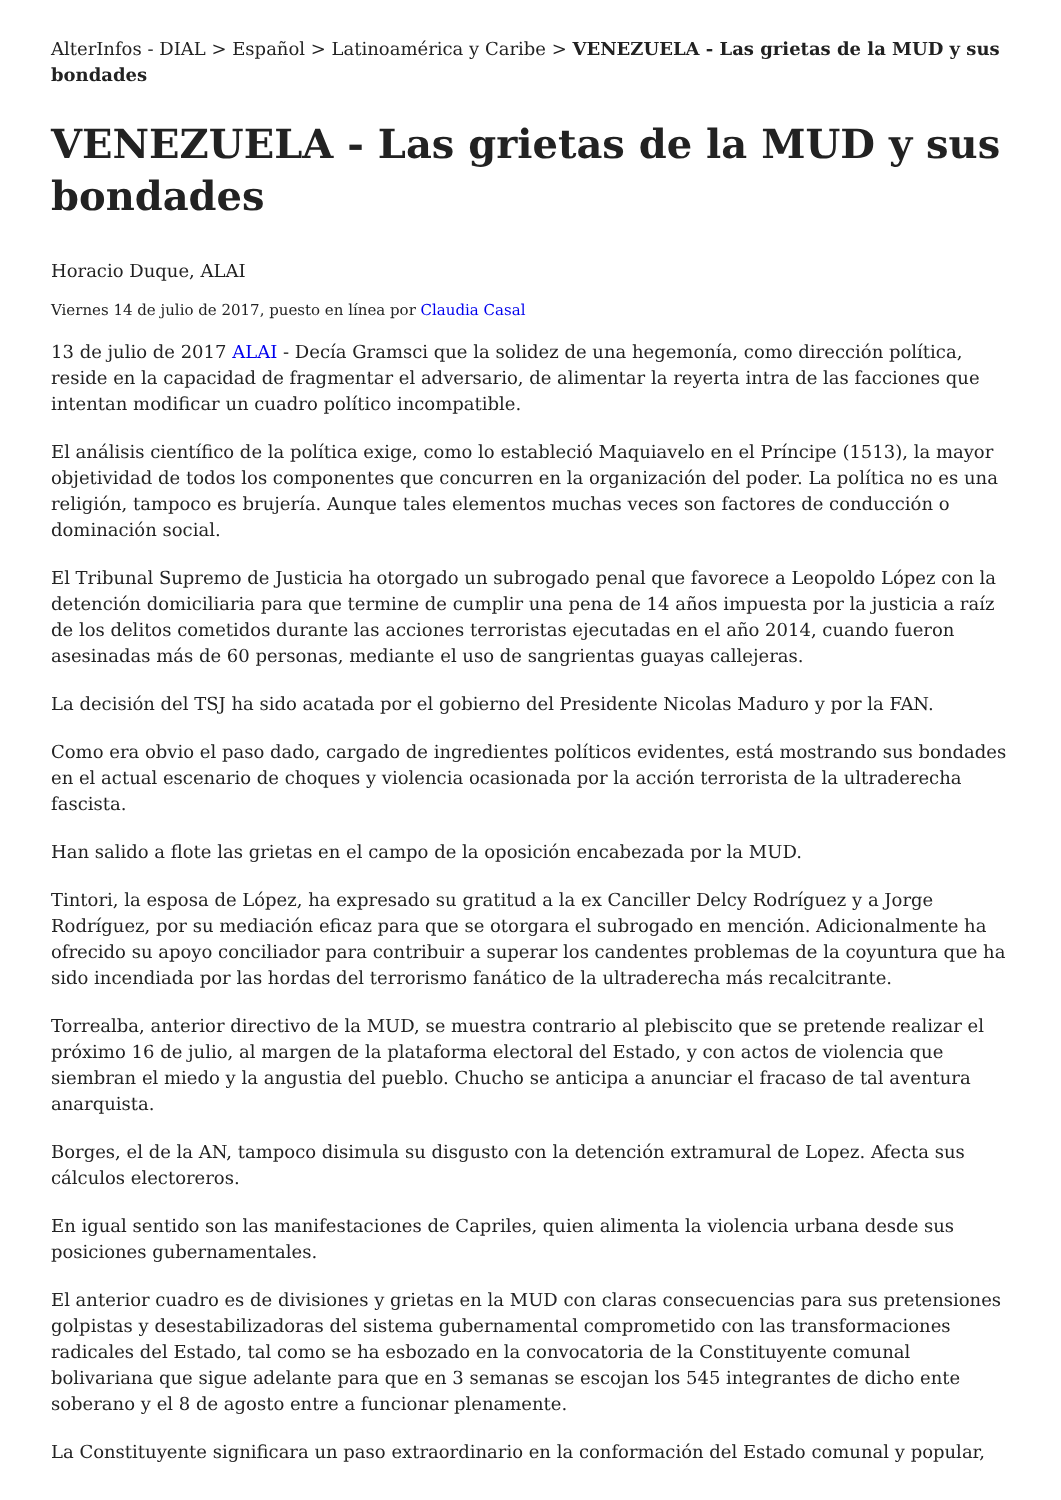AlterInfos - DIAL > Español > Latinoamérica y Caribe > VENEZUELA - Las grietas de la MUD y sus bondades
VENEZUELA - Las grietas de la MUD y sus bondades
Horacio Duque, ALAI
Viernes 14 de julio de 2017, puesto en línea por Claudia Casal
13 de julio de 2017 ALAI - Decía Gramsci que la solidez de una hegemonía, como dirección política, reside en la capacidad de fragmentar el adversario, de alimentar la reyerta intra de las facciones que intentan modificar un cuadro político incompatible.
El análisis científico de la política exige, como lo estableció Maquiavelo en el Príncipe (1513), la mayor objetividad de todos los componentes que concurren en la organización del poder. La política no es una religión, tampoco es brujería. Aunque tales elementos muchas veces son factores de conducción o dominación social.
El Tribunal Supremo de Justicia ha otorgado un subrogado penal que favorece a Leopoldo López con la detención domiciliaria para que termine de cumplir una pena de 14 años impuesta por la justicia a raíz de los delitos cometidos durante las acciones terroristas ejecutadas en el año 2014, cuando fueron asesinadas más de 60 personas, mediante el uso de sangrientas guayas callejeras.
La decisión del TSJ ha sido acatada por el gobierno del Presidente Nicolas Maduro y por la FAN.
Como era obvio el paso dado, cargado de ingredientes políticos evidentes, está mostrando sus bondades en el actual escenario de choques y violencia ocasionada por la acción terrorista de la ultraderecha fascista.
Han salido a flote las grietas en el campo de la oposición encabezada por la MUD.
Tintori, la esposa de López, ha expresado su gratitud a la ex Canciller Delcy Rodríguez y a Jorge Rodríguez, por su mediación eficaz para que se otorgara el subrogado en mención. Adicionalmente ha ofrecido su apoyo conciliador para contribuir a superar los candentes problemas de la coyuntura que ha sido incendiada por las hordas del terrorismo fanático de la ultraderecha más recalcitrante.
Torrealba, anterior directivo de la MUD, se muestra contrario al plebiscito que se pretende realizar el próximo 16 de julio, al margen de la plataforma electoral del Estado, y con actos de violencia que siembran el miedo y la angustia del pueblo. Chucho se anticipa a anunciar el fracaso de tal aventura anarquista.
Borges, el de la AN, tampoco disimula su disgusto con la detención extramural de Lopez. Afecta sus cálculos electoreros.
En igual sentido son las manifestaciones de Capriles, quien alimenta la violencia urbana desde sus posiciones gubernamentales.
El anterior cuadro es de divisiones y grietas en la MUD con claras consecuencias para sus pretensiones golpistas y desestabilizadoras del sistema gubernamental comprometido con las transformaciones radicales del Estado, tal como se ha esbozado en la convocatoria de la Constituyente comunal bolivariana que sigue adelante para que en 3 semanas se escojan los 545 integrantes de dicho ente soberano y el 8 de agosto entre a funcionar plenamente.
La Constituyente significara un paso extraordinario en la conformación del Estado comunal y popular,